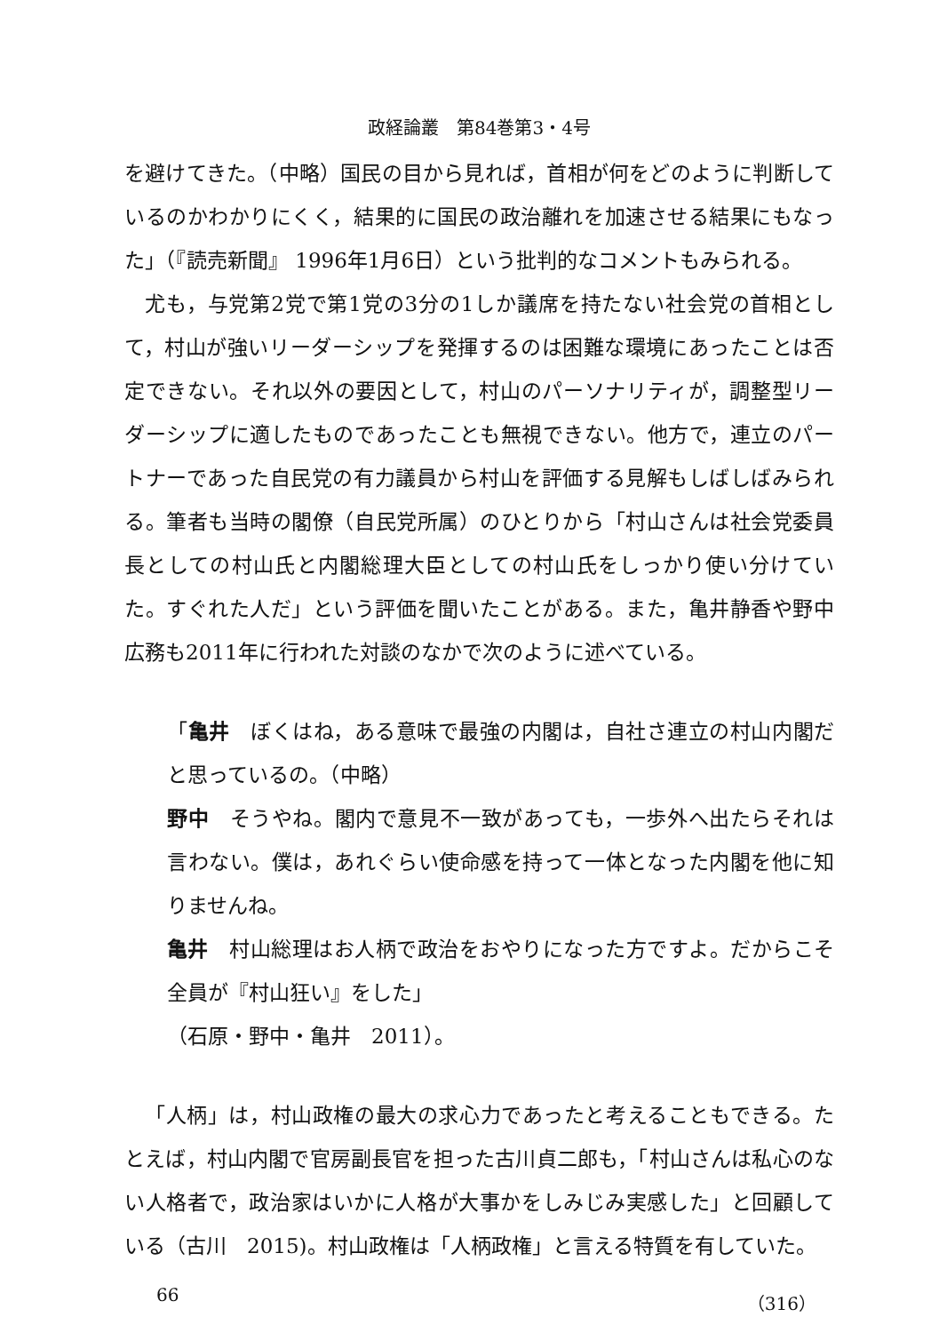政経論叢　第84巻第3・4号
を避けてきた。（中略）国民の目から見れば，首相が何をどのように判断しているのかわかりにくく，結果的に国民の政治離れを加速させる結果にもなった」（『読売新聞』 1996年1月6日）という批判的なコメントもみられる。
尤も，与党第2党で第1党の3分の1しか議席を持たない社会党の首相として，村山が強いリーダーシップを発揮するのは困難な環境にあったことは否定できない。それ以外の要因として，村山のパーソナリティが，調整型リーダーシップに適したものであったことも無視できない。他方で，連立のパートナーであった自民党の有力議員から村山を評価する見解もしばしばみられる。筆者も当時の閣僚（自民党所属）のひとりから「村山さんは社会党委員長としての村山氏と内閣総理大臣としての村山氏をしっかり使い分けていた。すぐれた人だ」という評価を聞いたことがある。また，亀井静香や野中広務も2011年に行われた対談のなかで次のように述べている。
「亀井　ぼくはね，ある意味で最強の内閣は，自社さ連立の村山内閣だと思っているの。（中略）
野中　そうやね。閣内で意見不一致があっても，一歩外へ出たらそれは言わない。僕は，あれぐらい使命感を持って一体となった内閣を他に知りませんね。
亀井　村山総理はお人柄で政治をおやりになった方ですよ。だからこそ全員が『村山狂い』をした」
（石原・野中・亀井　2011）。
「人柄」は，村山政権の最大の求心力であったと考えることもできる。たとえば，村山内閣で官房副長官を担った古川貞二郎も，「村山さんは私心のない人格者で，政治家はいかに人格が大事かをしみじみ実感した」と回顧している（古川　2015)。村山政権は「人柄政権」と言える特質を有していた。
66 （316）